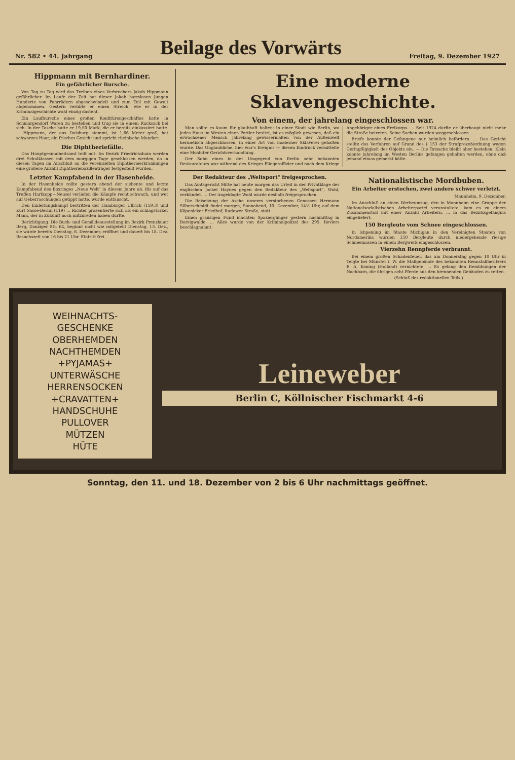Nr. 582 • 44. Jahrgang Beilage des Vorwärts Freitag, 9. Dezember 1927
Hippmann mit Bernhardiner.
Ein gefährlicher Bursche.
Von Tag zu Tag wird das Treiben eines Verbrechers Jakob Hippmann gefährlicher. Im Laufe der Zeit hat dieser Jakob harmlosen Jungen Hunderte von Fahrrädern abgeschwindelt und zum Teil mit Gewalt abgenommen. Gestern verübte er einen Streich, wie er in der Kriminalgeschichte wohl einzig dasteht.
Ein Laufbursche eines großen Konfitürengeschäftes hatte in Schmargendorf Waren zu bestellen und trug sie in einem Rucksack bei sich. In der Tasche hatte er 19,50 Mark, die er bereits einkassiert hatte. ... Hippmann, der aus Duisburg stammt, ist 1,66 Meter groß, hat schwarzes Haar, ein frisches Gesicht und spricht rheinische Mundart.
Die Diphtheriefälle.
Das Hauptgesundheitsamt teilt mit: Im Bezirk Friedrichshain werden drei Schulklassen mit dem morgigen Tage geschlossen werden, da in diesen Tagen im Anschluß an die vereinzelten Diphtherieerkrankungen eine größere Anzahl Diphtheriebazillenträger festgestellt wurden.
Letzter Kampfabend in der Hasenheide.
In der Hasenheide rollte gestern abend der siebente und letzte Kampfabend des Boxringes „Neue Welt" in diesem Jahre ab. Bis auf das Treffen Hartkopp—Neusel verliefen die Kämpfe recht schwach, und wer auf Ueberraschungen getippt hatte, wurde enttäuscht.
Den Einleitungskampf bestritten der Hamburger Ullrich (119,3) und Kurt Sasse-Berlin (119) ... Richter präsentierte sich als ein schlagstarker Mann, der in Zukunft noch mitzureden haben dürfte.
Berichtigung. Die Buch- und Gemäldeausstellung im Bezirk Prenzlauer Berg, Danziger Str. 64, beginnt nicht wie mitgeteilt Dienstag, 13. Dez., sie wurde bereits Dienstag, 6. Dezember, eröffnet und dauert bis 18. Dez. Besuchszeit von 16 bis 21 Uhr. Eintritt frei.
Eine moderne Sklavengeschichte.
Von einem, der jahrelang eingeschlossen war.
Man sollte es kaum für glaubhaft halten: in einer Stadt wie Berlin, wo jedes Haus im Westen einen Portier besitzt, ist es möglich gewesen, daß ein erwachsener Mensch jahrelang gewissermaßen von der Außenwelt hermetisch abgeschlossen, in einer Art von moderner Sklaverei gehalten wurde. Das Unglaubliche, hier war's Ereignis — diesen Eindruck vermittelte eine Moabiter Gerichtsverhandlung.
Der Sohn eines in der Umgegend von Berlin sehr bekannten Restaurateurs war während des Krieges Fliegeroffizier und nach dem Kriege Angehöriger eines Freikorps. ... Seit 1924 durfte er überhaupt nicht mehr die Straße betreten. Seine Sachen wurden weggeschlossen.
Briefe konnte der Gefangene nur heimlich befördern. ... Das Gericht stellte das Verfahren auf Grund des § 153 der Strafprozeßordnung wegen Geringfügigkeit des Objekts ein. — Die Tatsache bleibt aber bestehen: Klein konnte jahrelang im Westen Berlins gefangen gehalten werden, ohne daß jemand etwas gemerkt hätte.
Der Redakteur des „Weltsport" freigesprochen.
Das Amtsgericht Mitte hat heute morgen das Urteil in der Privatklage des englischen Jockei Haynes gegen den Redakteur des „Weltsport", Wohl, verkündet. ... Der Angeklagte Wohl wurde deshalb freigesprochen.
Die Beisetzung der Asche unseres verstorbenen Genossen Hermann Silberschmidt findet morgen, Sonnabend, 10. Dezember, 14½ Uhr, auf dem Köpenicker Friedhof, Rudower Straße, statt.
Einen grausigen Fund machten Spaziergänger gestern nachmittag in Borsigwalde. ... Alles wurde von der Kriminalpolizei des 295. Reviers beschlagnahmt.
Nationalistische Mordbuben.
Ein Arbeiter erstochen, zwei andere schwer verletzt.
Mannheim, 9. Dezember.
Im Anschluß an einen Werbeumzug, den in Mannheim eine Gruppe der Nationalsozialistischen Arbeiterpartei veranstaltete, kam es zu einem Zusammenstoß mit einer Anzahl Arbeitern. ... in das Bezirksgefängnis eingeliefert.
150 Bergleute vom Schnee eingeschlossen.
In Ishpeming im Staate Michigan in den Vereinigten Staaten von Nordamerika wurden 150 Bergleute durch niedergehende riesige Schneemassen in einem Bergwerk eingeschlossen.
Vierzehn Rennpferde verbrannt.
Bei einem großen Schadenfeuer, das am Donnerstag gegen 10 Uhr in Telgte bei Münster i. W. die Stallgebäude des bekannten Rennstallbesitzers E. A. Koning (Holland) vernichtete, ... Es gelang den Bemühungen der Nachbarn, die übrigen acht Pferde aus den brennenden Gebäuden zu retten.
(Schluß des redaktionellen Teils.)
WEIHNACHTS-
GESCHENKE
OBERHEMDEN
NACHTHEMDEN
+PYJAMAS+
UNTERWÄSCHE
HERRENSOCKEN
+CRAVATTEN+
HANDSCHUHE
PULLOVER
MÜTZEN
HÜTE
Leineweber
Berlin C, Köllnischer Fischmarkt 4-6
Sonntag, den 11. und 18. Dezember von 2 bis 6 Uhr nachmittags geöffnet.